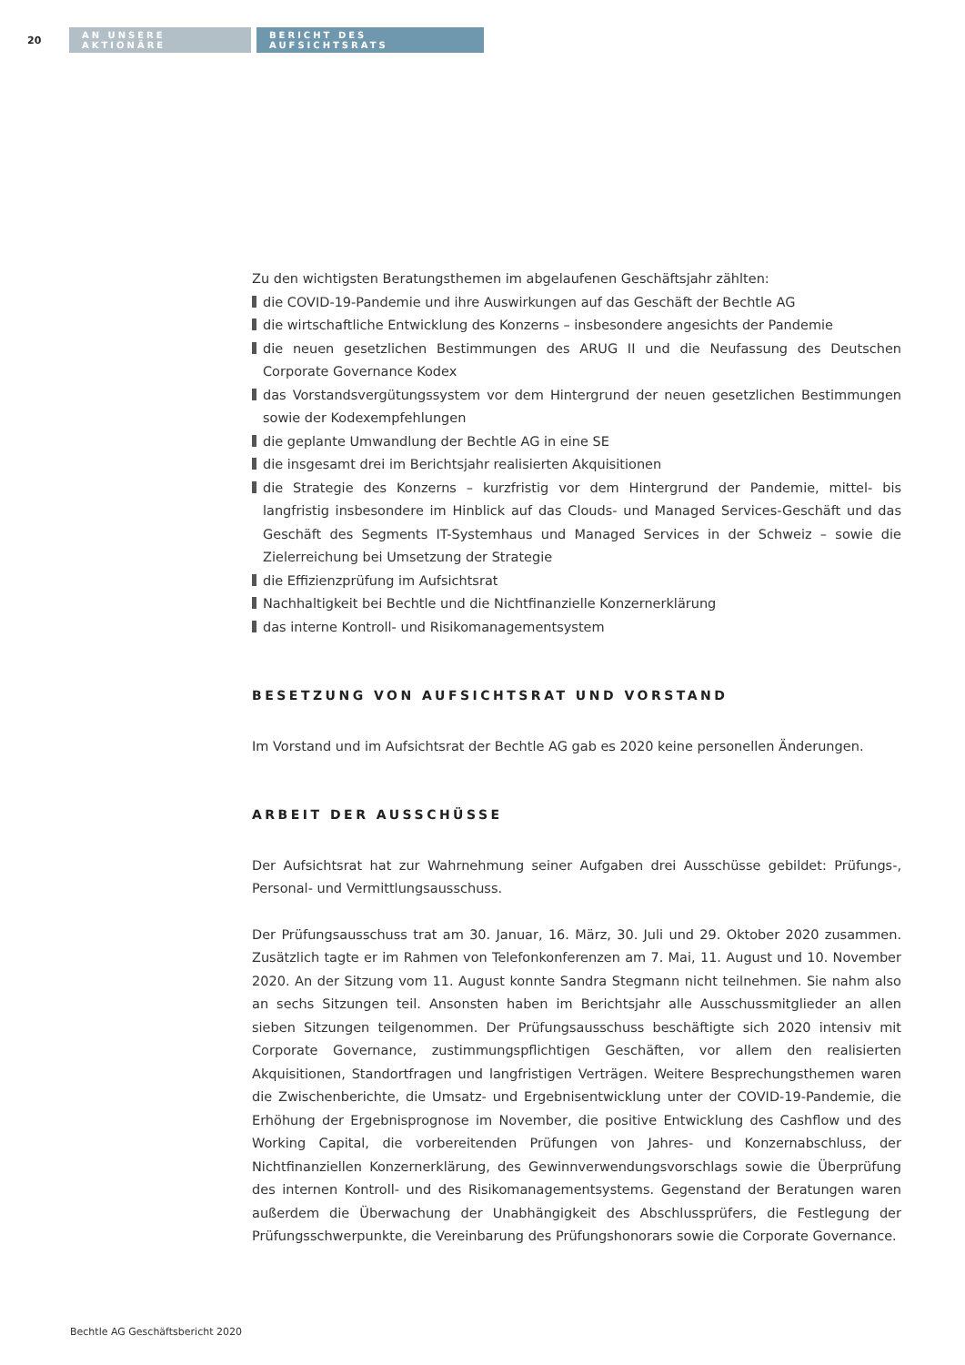20
AN UNSERE AKTIONÄRE
BERICHT DES AUFSICHTSRATS
Zu den wichtigsten Beratungsthemen im abgelaufenen Geschäftsjahr zählten:
die COVID-19-Pandemie und ihre Auswirkungen auf das Geschäft der Bechtle AG
die wirtschaftliche Entwicklung des Konzerns – insbesondere angesichts der Pandemie
die neuen gesetzlichen Bestimmungen des ARUG II und die Neufassung des Deutschen Corporate Governance Kodex
das Vorstandsvergütungssystem vor dem Hintergrund der neuen gesetzlichen Bestimmungen sowie der Kodexempfehlungen
die geplante Umwandlung der Bechtle AG in eine SE
die insgesamt drei im Berichtsjahr realisierten Akquisitionen
die Strategie des Konzerns – kurzfristig vor dem Hintergrund der Pandemie, mittel- bis langfristig insbesondere im Hinblick auf das Clouds- und Managed Services-Geschäft und das Geschäft des Segments IT-Systemhaus und Managed Services in der Schweiz – sowie die Zielerreichung bei Umsetzung der Strategie
die Effizienzprüfung im Aufsichtsrat
Nachhaltigkeit bei Bechtle und die Nichtfinanzielle Konzernerklärung
das interne Kontroll- und Risikomanagementsystem
BESETZUNG VON AUFSICHTSRAT UND VORSTAND
Im Vorstand und im Aufsichtsrat der Bechtle AG gab es 2020 keine personellen Änderungen.
ARBEIT DER AUSSCHÜSSE
Der Aufsichtsrat hat zur Wahrnehmung seiner Aufgaben drei Ausschüsse gebildet: Prüfungs-, Personal- und Vermittlungsausschuss.
Der Prüfungsausschuss trat am 30. Januar, 16. März, 30. Juli und 29. Oktober 2020 zusammen. Zusätzlich tagte er im Rahmen von Telefonkonferenzen am 7. Mai, 11. August und 10. November 2020. An der Sitzung vom 11. August konnte Sandra Stegmann nicht teilnehmen. Sie nahm also an sechs Sitzungen teil. Ansonsten haben im Berichtsjahr alle Ausschussmitglieder an allen sieben Sitzungen teilgenommen. Der Prüfungsausschuss beschäftigte sich 2020 intensiv mit Corporate Governance, zustimmungspflichtigen Geschäften, vor allem den realisierten Akquisitionen, Standortfragen und langfristigen Verträgen. Weitere Besprechungsthemen waren die Zwischenberichte, die Umsatz- und Ergebnisentwicklung unter der COVID-19-Pandemie, die Erhöhung der Ergebnisprognose im November, die positive Entwicklung des Cashflow und des Working Capital, die vorbereitenden Prüfungen von Jahres- und Konzernabschluss, der Nichtfinanziellen Konzernerklärung, des Gewinnverwendungsvorschlags sowie die Überprüfung des internen Kontroll- und des Risikomanagementsystems. Gegenstand der Beratungen waren außerdem die Überwachung der Unabhängigkeit des Abschlussprüfers, die Festlegung der Prüfungsschwerpunkte, die Vereinbarung des Prüfungshonorars sowie die Corporate Governance.
Bechtle AG Geschäftsbericht 2020